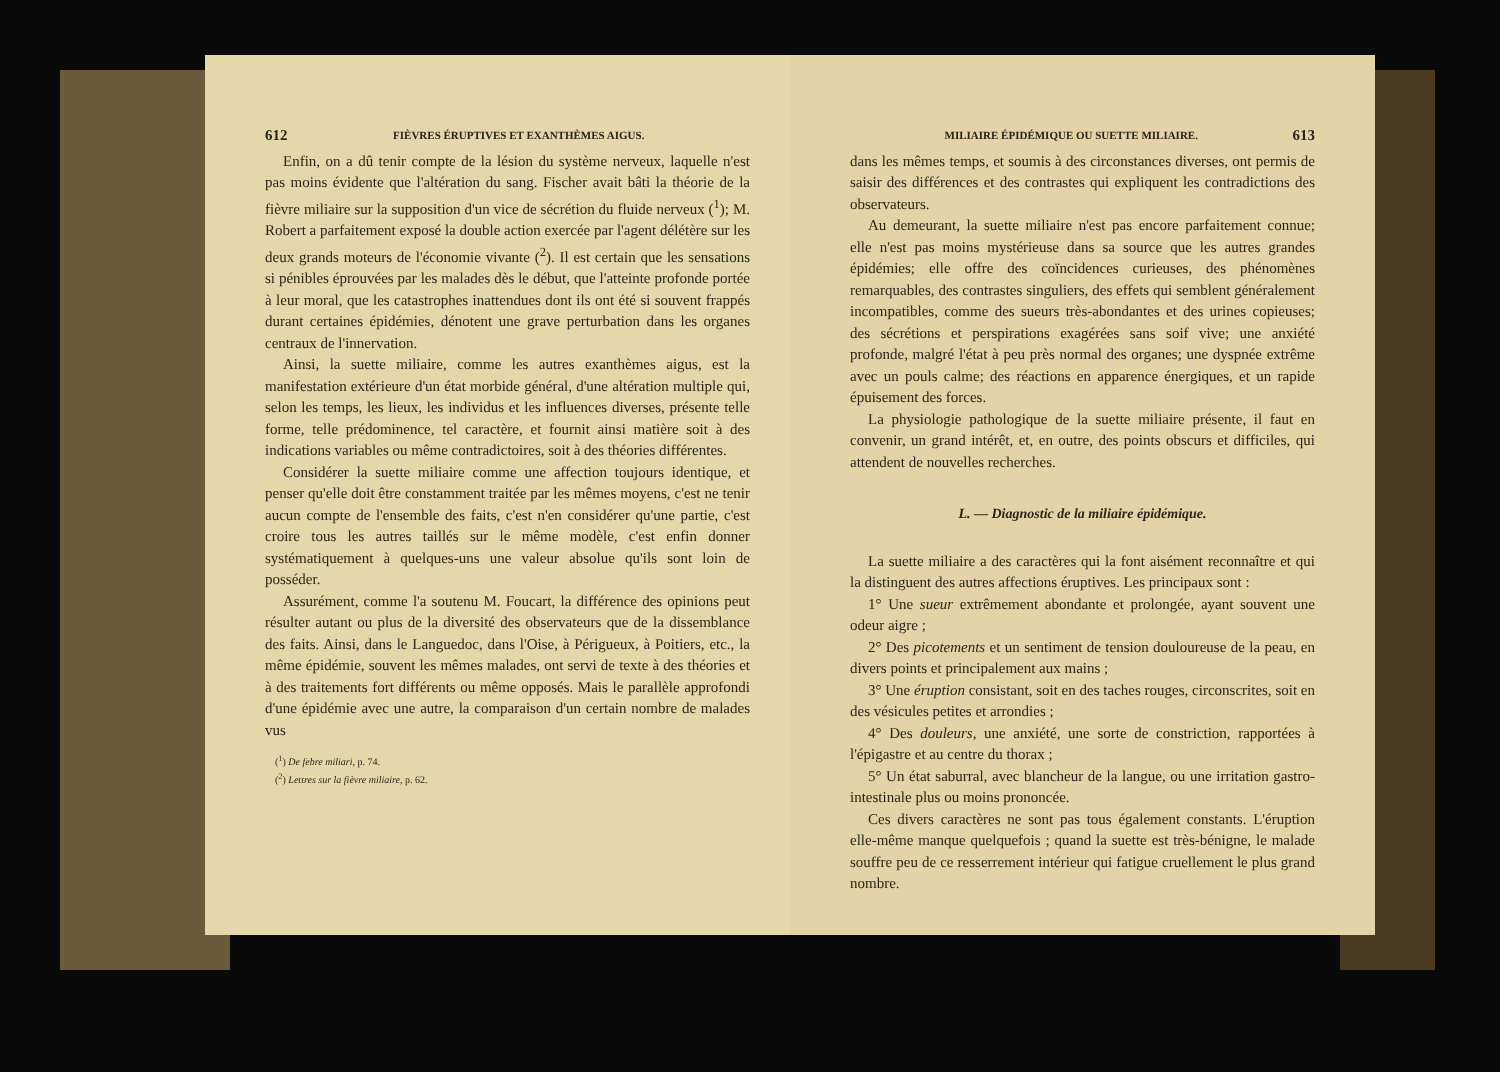612 FIÈVRES ÉRUPTIVES ET EXANTHÈMES AIGUS.
Enfin, on a dû tenir compte de la lésion du système nerveux, laquelle n'est pas moins évidente que l'altération du sang. Fischer avait bâti la théorie de la fièvre miliaire sur la supposition d'un vice de sécrétion du fluide nerveux (<sup>1</sup>); M. Robert a parfaitement exposé la double action exercée par l'agent délétère sur les deux grands moteurs de l'économie vivante (<sup>2</sup>). Il est certain que les sensations si pénibles éprouvées par les malades dès le début, que l'atteinte profonde portée à leur moral, que les catastrophes inattendues dont ils ont été si souvent frappés durant certaines épidémies, dénotent une grave perturbation dans les organes centraux de l'innervation.
Ainsi, la suette miliaire, comme les autres exanthèmes aigus, est la manifestation extérieure d'un état morbide général, d'une altération multiple qui, selon les temps, les lieux, les individus et les influences diverses, présente telle forme, telle prédominence, tel caractère, et fournit ainsi matière soit à des indications variables ou même contradictoires, soit à des théories différentes.
Considérer la suette miliaire comme une affection toujours identique, et penser qu'elle doit être constamment traitée par les mêmes moyens, c'est ne tenir aucun compte de l'ensemble des faits, c'est n'en considérer qu'une partie, c'est croire tous les autres taillés sur le même modèle, c'est enfin donner systématiquement à quelques-uns une valeur absolue qu'ils sont loin de posséder.
Assurément, comme l'a soutenu M. Foucart, la différence des opinions peut résulter autant ou plus de la diversité des observateurs que de la dissemblance des faits. Ainsi, dans le Languedoc, dans l'Oise, à Périgueux, à Poitiers, etc., la même épidémie, souvent les mêmes malades, ont servi de texte à des théories et à des traitements fort différents ou même opposés. Mais le parallèle approfondi d'une épidémie avec une autre, la comparaison d'un certain nombre de malades vus
(<sup>1</sup>) De febre miliari, p. 74.
(<sup>2</sup>) Lettres sur la fièvre miliaire, p. 62.
MILIAIRE ÉPIDÉMIQUE OU SUETTE MILIAIRE. 613
dans les mêmes temps, et soumis à des circonstances diverses, ont permis de saisir des différences et des contrastes qui expliquent les contradictions des observateurs.
Au demeurant, la suette miliaire n'est pas encore parfaitement connue; elle n'est pas moins mystérieuse dans sa source que les autres grandes épidémies; elle offre des coïncidences curieuses, des phénomènes remarquables, des contrastes singuliers, des effets qui semblent généralement incompatibles, comme des sueurs très-abondantes et des urines copieuses; des sécrétions et perspirations exagérées sans soif vive; une anxiété profonde, malgré l'état à peu près normal des organes; une dyspnée extrême avec un pouls calme; des réactions en apparence énergiques, et un rapide épuisement des forces.
La physiologie pathologique de la suette miliaire présente, il faut en convenir, un grand intérêt, et, en outre, des points obscurs et difficiles, qui attendent de nouvelles recherches.
L. — Diagnostic de la miliaire épidémique.
La suette miliaire a des caractères qui la font aisément reconnaître et qui la distinguent des autres affections éruptives. Les principaux sont :
1° Une sueur extrêmement abondante et prolongée, ayant souvent une odeur aigre ;
2° Des picotements et un sentiment de tension douloureuse de la peau, en divers points et principalement aux mains ;
3° Une éruption consistant, soit en des taches rouges, circonscrites, soit en des vésicules petites et arrondies ;
4° Des douleurs, une anxiété, une sorte de constriction, rapportées à l'épigastre et au centre du thorax ;
5° Un état saburral, avec blancheur de la langue, ou une irritation gastro-intestinale plus ou moins prononcée.
Ces divers caractères ne sont pas tous également constants. L'éruption elle-même manque quelquefois ; quand la suette est très-bénigne, le malade souffre peu de ce resserrement intérieur qui fatigue cruellement le plus grand nombre.